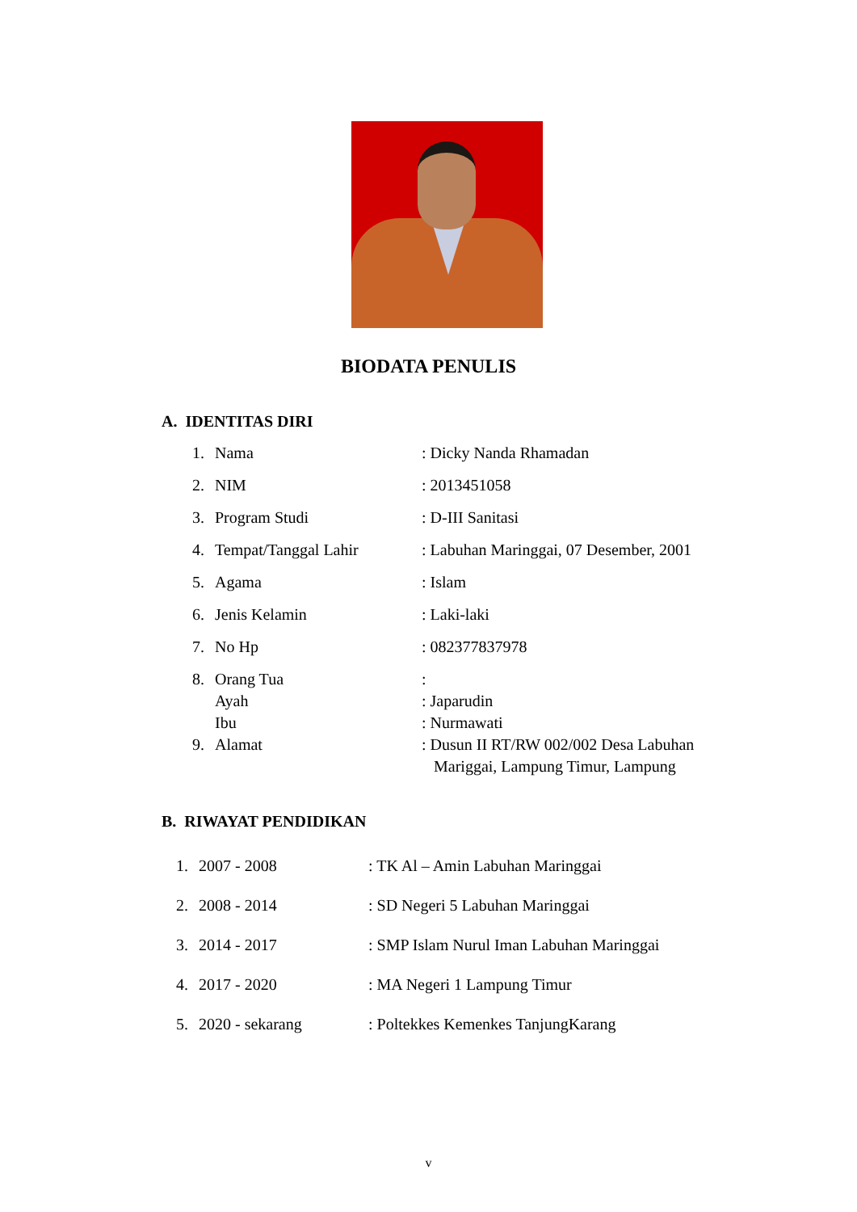BIODATA PENULIS
A. IDENTITAS DIRI
1. Nama: Dicky Nanda Rhamadan
2. NIM: 2013451058
3. Program Studi: D-III Sanitasi
4. Tempat/Tanggal Lahir: Labuhan Maringgai, 07 Desember, 2001
5. Agama: Islam
6. Jenis Kelamin: Laki-laki
7. No Hp: 082377837978
8. Orang Tua:
Ayah: Japarudin
Ibu: Nurmawati
9. Alamat: Dusun II RT/RW 002/002 Desa Labuhan
Mariggai, Lampung Timur, Lampung
B. RIWAYAT PENDIDIKAN
1. 2007 - 2008: TK Al – Amin Labuhan Maringgai
2. 2008 - 2014: SD Negeri 5 Labuhan Maringgai
3. 2014 - 2017: SMP Islam Nurul Iman Labuhan Maringgai
4. 2017 - 2020: MA Negeri 1 Lampung Timur
5. 2020 - sekarang: Poltekkes Kemenkes TanjungKarang
v